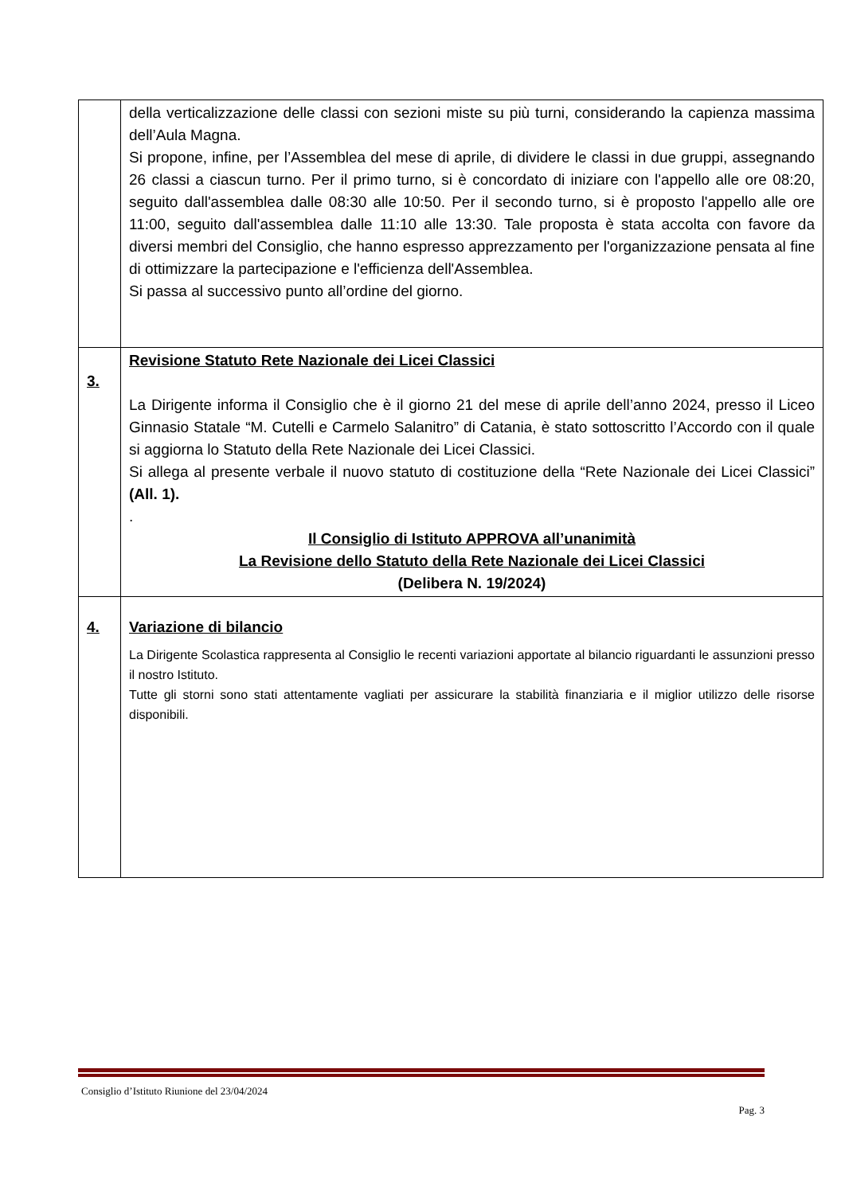| | della verticalizzazione delle classi con sezioni miste su più turni, considerando la capienza massima dell’Aula Magna. Si propone, infine, per l’Assemblea del mese di aprile, di dividere le classi in due gruppi, assegnando 26 classi a ciascun turno. Per il primo turno, si è concordato di iniziare con l'appello alle ore 08:20, seguito dall'assemblea dalle 08:30 alle 10:50. Per il secondo turno, si è proposto l'appello alle ore 11:00, seguito dall'assemblea dalle 11:10 alle 13:30. Tale proposta è stata accolta con favore da diversi membri del Consiglio, che hanno espresso apprezzamento per l'organizzazione pensata al fine di ottimizzare la partecipazione e l'efficienza dell'Assemblea. Si passa al successivo punto all’ordine del giorno. |
| 3. | Revisione Statuto Rete Nazionale dei Licei Classici La Dirigente informa il Consiglio che è il giorno 21 del mese di aprile dell’anno 2024, presso il Liceo Ginnasio Statale “M. Cutelli e Carmelo Salanitro” di Catania, è stato sottoscritto l’Accordo con il quale si aggiorna lo Statuto della Rete Nazionale dei Licei Classici. Si allega al presente verbale il nuovo statuto di costituzione della “Rete Nazionale dei Licei Classici” (All. 1). . Il Consiglio di Istituto APPROVA all’unanimità La Revisione dello Statuto della Rete Nazionale dei Licei Classici (Delibera N. 19/2024) |
| 4. | Variazione di bilancio La Dirigente Scolastica rappresenta al Consiglio le recenti variazioni apportate al bilancio riguardanti le assunzioni presso il nostro Istituto. Tutte gli storni sono stati attentamente vagliati per assicurare la stabilità finanziaria e il miglior utilizzo delle risorse disponibili. |
Consiglio d’Istituto Riunione del 23/04/2024
Pag. 3